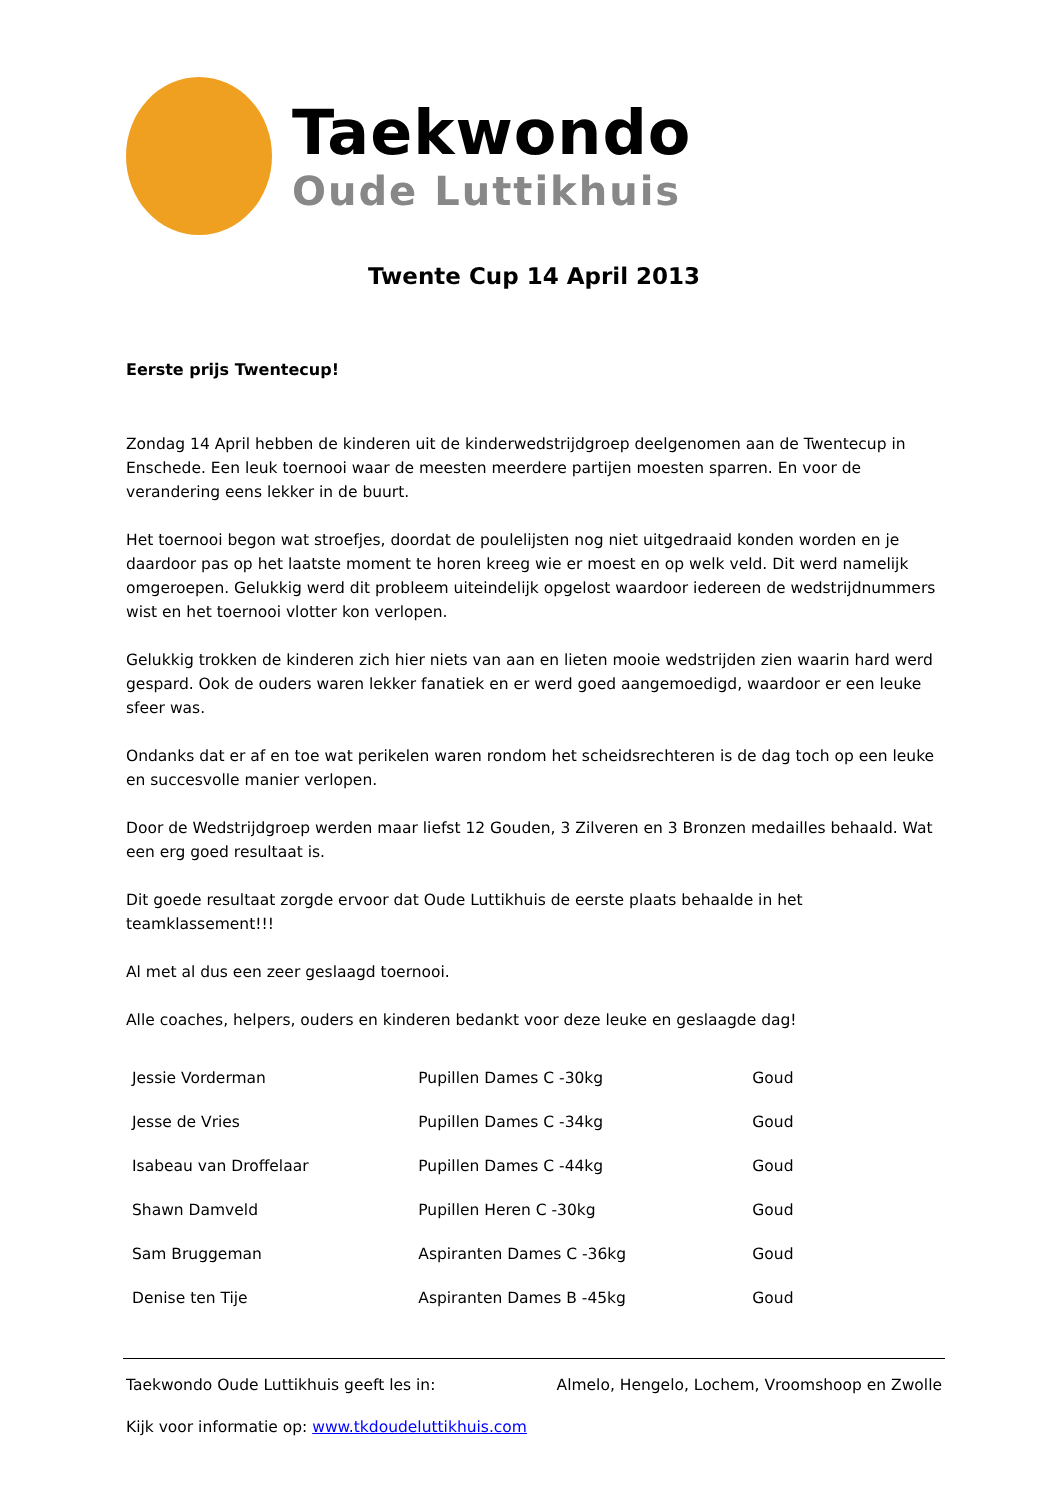Taekwondo
Oude Luttikhuis
Twente Cup 14 April 2013
Eerste prijs Twentecup!
Zondag 14 April hebben de kinderen uit de kinderwedstrijdgroep deelgenomen aan de Twentecup in Enschede. Een leuk toernooi waar de meesten meerdere partijen moesten sparren. En voor de verandering eens lekker in de buurt.
Het toernooi begon wat stroefjes, doordat de poulelijsten nog niet uitgedraaid konden worden en je daardoor pas op het laatste moment te horen kreeg wie er moest en op welk veld. Dit werd namelijk omgeroepen. Gelukkig werd dit probleem uiteindelijk opgelost waardoor iedereen de wedstrijdnummers wist en het toernooi vlotter kon verlopen.
Gelukkig trokken de kinderen zich hier niets van aan en lieten mooie wedstrijden zien waarin hard werd gespard. Ook de ouders waren lekker fanatiek en er werd goed aangemoedigd, waardoor er een leuke sfeer was.
Ondanks dat er af en toe wat perikelen waren rondom het scheidsrechteren is de dag toch op een leuke en succesvolle manier verlopen.
Door de Wedstrijdgroep werden maar liefst 12 Gouden, 3 Zilveren en 3 Bronzen medailles behaald. Wat een erg goed resultaat is.
Dit goede resultaat zorgde ervoor dat Oude Luttikhuis de eerste plaats behaalde in het teamklassement!!!
Al met al dus een zeer geslaagd toernooi.
Alle coaches, helpers, ouders en kinderen bedankt voor deze leuke en geslaagde dag!
| Jessie Vorderman | Pupillen Dames C -30kg | Goud |
| Jesse de Vries | Pupillen Dames C -34kg | Goud |
| Isabeau van Droffelaar | Pupillen Dames C -44kg | Goud |
| Shawn Damveld | Pupillen Heren C -30kg | Goud |
| Sam Bruggeman | Aspiranten Dames C -36kg | Goud |
| Denise ten Tije | Aspiranten Dames B -45kg | Goud |
Taekwondo Oude Luttikhuis geeft les in: Almelo, Hengelo, Lochem, Vroomshoop en Zwolle
Kijk voor informatie op: www.tkdoudeluttikhuis.com